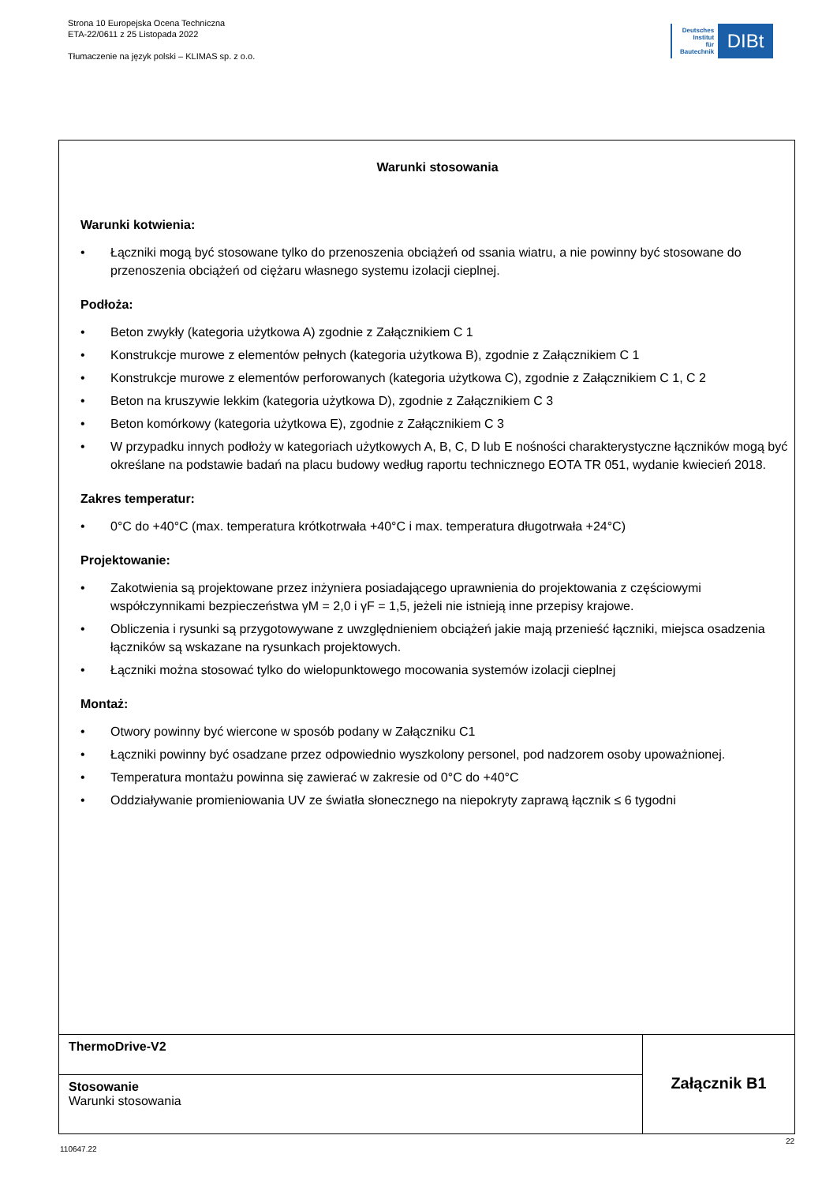Strona 10 Europejska Ocena Techniczna
ETA-22/0611 z 25 Listopada 2022
Tłumaczenie na język polski – KLIMAS sp. z o.o.
Deutsches
Institut
für
Bautechnik
DIBt
Warunki stosowania
Warunki kotwienia:
• Łączniki mogą być stosowane tylko do przenoszenia obciążeń od ssania wiatru, a nie powinny być stosowane do przenoszenia obciążeń od ciężaru własnego systemu izolacji cieplnej.
Podłoża:
• Beton zwykły (kategoria użytkowa A) zgodnie z Załącznikiem C 1
• Konstrukcje murowe z elementów pełnych (kategoria użytkowa B), zgodnie z Załącznikiem C 1
• Konstrukcje murowe z elementów perforowanych (kategoria użytkowa C), zgodnie z Załącznikiem C 1, C 2
• Beton na kruszywie lekkim (kategoria użytkowa D), zgodnie z Załącznikiem C 3
• Beton komórkowy (kategoria użytkowa E), zgodnie z Załącznikiem C 3
• W przypadku innych podłoży w kategoriach użytkowych A, B, C, D lub E nośności charakterystyczne łączników mogą być określane na podstawie badań na placu budowy według raportu technicznego EOTA TR 051, wydanie kwiecień 2018.
Zakres temperatur:
• 0°C do +40°C (max. temperatura krótkotrwała +40°C i max. temperatura długotrwała +24°C)
Projektowanie:
• Zakotwienia są projektowane przez inżyniera posiadającego uprawnienia do projektowania z częściowymi współczynnikami bezpieczeństwa γM = 2,0 i γF = 1,5, jeżeli nie istnieją inne przepisy krajowe.
• Obliczenia i rysunki są przygotowywane z uwzględnieniem obciążeń jakie mają przenieść łączniki, miejsca osadzenia łączników są wskazane na rysunkach projektowych.
• Łączniki można stosować tylko do wielopunktowego mocowania systemów izolacji cieplnej
Montaż:
• Otwory powinny być wiercone w sposób podany w Załączniku C1
• Łączniki powinny być osadzane przez odpowiednio wyszkolony personel, pod nadzorem osoby upoważnionej.
• Temperatura montażu powinna się zawierać w zakresie od 0°C do +40°C
• Oddziaływanie promieniowania UV ze światła słonecznego na niepokryty zaprawą łącznik ≤ 6 tygodni
| ThermoDrive-V2 | Załącznik B1 |
| Stosowanie Warunki stosowania | |
110647.22
22